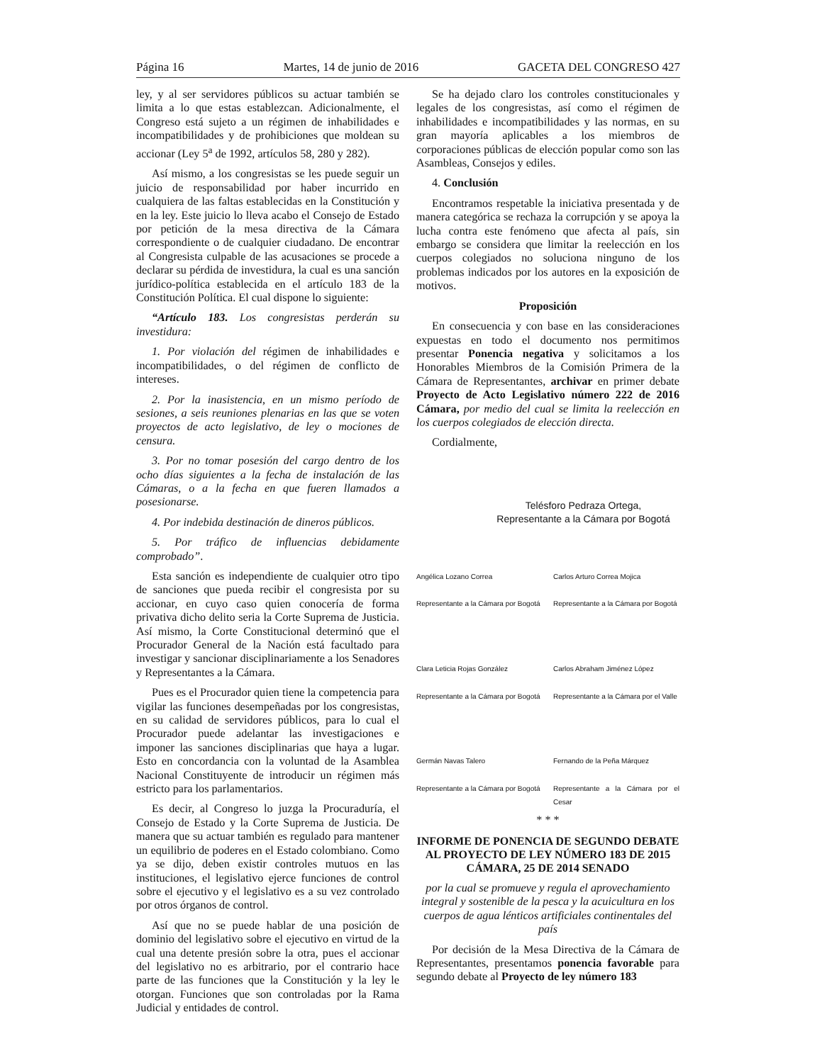Página 16 Martes, 14 de junio de 2016 GACETA DEL CONGRESO 427
ley, y al ser servidores públicos su actuar también se limita a lo que estas establezcan. Adicionalmente, el Congreso está sujeto a un régimen de inhabilidades e incompatibilidades y de prohibiciones que moldean su accionar (Ley 5<sup>a</sup> de 1992, artículos 58, 280 y 282).
Así mismo, a los congresistas se les puede seguir un juicio de responsabilidad por haber incurrido en cualquiera de las faltas establecidas en la Constitución y en la ley. Este juicio lo lleva acabo el Consejo de Estado por petición de la mesa directiva de la Cámara correspondiente o de cualquier ciudadano. De encontrar al Congresista culpable de las acusaciones se procede a declarar su pérdida de investidura, la cual es una sanción jurídico-política establecida en el artículo 183 de la Constitución Política. El cual dispone lo siguiente:
“Artículo 183. Los congresistas perderán su investidura:
1. Por violación del régimen de inhabilidades e incompatibilidades, o del régimen de conflicto de intereses.
2. Por la inasistencia, en un mismo período de sesiones, a seis reuniones plenarias en las que se voten proyectos de acto legislativo, de ley o mociones de censura.
3. Por no tomar posesión del cargo dentro de los ocho días siguientes a la fecha de instalación de las Cámaras, o a la fecha en que fueren llamados a posesionarse.
4. Por indebida destinación de dineros públicos.
5. Por tráfico de influencias debidamente comprobado”.
Esta sanción es independiente de cualquier otro tipo de sanciones que pueda recibir el congresista por su accionar, en cuyo caso quien conocería de forma privativa dicho delito seria la Corte Suprema de Justicia. Así mismo, la Corte Constitucional determinó que el Procurador General de la Nación está facultado para investigar y sancionar disciplinariamente a los Senadores y Representantes a la Cámara.
Pues es el Procurador quien tiene la competencia para vigilar las funciones desempeñadas por los congresistas, en su calidad de servidores públicos, para lo cual el Procurador puede adelantar las investigaciones e imponer las sanciones disciplinarias que haya a lugar. Esto en concordancia con la voluntad de la Asamblea Nacional Constituyente de introducir un régimen más estricto para los parlamentarios.
Es decir, al Congreso lo juzga la Procuraduría, el Consejo de Estado y la Corte Suprema de Justicia. De manera que su actuar también es regulado para mantener un equilibrio de poderes en el Estado colombiano. Como ya se dijo, deben existir controles mutuos en las instituciones, el legislativo ejerce funciones de control sobre el ejecutivo y el legislativo es a su vez controlado por otros órganos de control.
Así que no se puede hablar de una posición de dominio del legislativo sobre el ejecutivo en virtud de la cual una detente presión sobre la otra, pues el accionar del legislativo no es arbitrario, por el contrario hace parte de las funciones que la Constitución y la ley le otorgan. Funciones que son controladas por la Rama Judicial y entidades de control.
Se ha dejado claro los controles constitucionales y legales de los congresistas, así como el régimen de inhabilidades e incompatibilidades y las normas, en su gran mayoría aplicables a los miembros de corporaciones públicas de elección popular como son las Asambleas, Consejos y ediles.
4. Conclusión
Encontramos respetable la iniciativa presentada y de manera categórica se rechaza la corrupción y se apoya la lucha contra este fenómeno que afecta al país, sin embargo se considera que limitar la reelección en los cuerpos colegiados no soluciona ninguno de los problemas indicados por los autores en la exposición de motivos.
Proposición
En consecuencia y con base en las consideraciones expuestas en todo el documento nos permitimos presentar Ponencia negativa y solicitamos a los Honorables Miembros de la Comisión Primera de la Cámara de Representantes, archivar en primer debate Proyecto de Acto Legislativo número 222 de 2016 Cámara, por medio del cual se limita la reelección en los cuerpos colegiados de elección directa.
Cordialmente,
Telésforo Pedraza Ortega,
Representante a la Cámara por Bogotá
Angélica Lozano Correa
Representante a la Cámara por Bogotá
Carlos Arturo Correa Mojica
Representante a la Cámara por Bogotá
Clara Leticia Rojas González
Representante a la Cámara por Bogotá
Carlos Abraham Jiménez López
Representante a la Cámara por el Valle
Germán Navas Talero
Representante a la Cámara por Bogotá
Fernando de la Peña Márquez
Representante a la Cámara por el Cesar
* * *
INFORME DE PONENCIA DE SEGUNDO DEBATE AL PROYECTO DE LEY NÚMERO 183 DE 2015 CÁMARA, 25 DE 2014 SENADO
por la cual se promueve y regula el aprovechamiento integral y sostenible de la pesca y la acuicultura en los cuerpos de agua lénticos artificiales continentales del país
Por decisión de la Mesa Directiva de la Cámara de Representantes, presentamos ponencia favorable para segundo debate al Proyecto de ley número 183